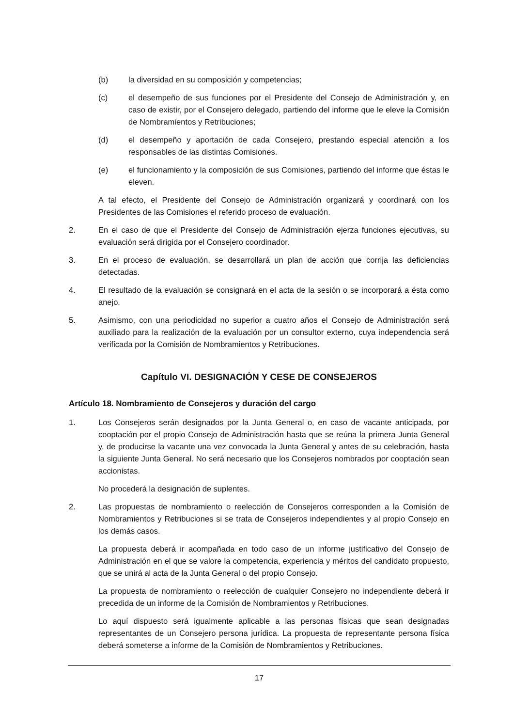(b) la diversidad en su composición y competencias;
(c) el desempeño de sus funciones por el Presidente del Consejo de Administración y, en caso de existir, por el Consejero delegado, partiendo del informe que le eleve la Comisión de Nombramientos y Retribuciones;
(d) el desempeño y aportación de cada Consejero, prestando especial atención a los responsables de las distintas Comisiones.
(e) el funcionamiento y la composición de sus Comisiones, partiendo del informe que éstas le eleven.
A tal efecto, el Presidente del Consejo de Administración organizará y coordinará con los Presidentes de las Comisiones el referido proceso de evaluación.
2. En el caso de que el Presidente del Consejo de Administración ejerza funciones ejecutivas, su evaluación será dirigida por el Consejero coordinador.
3. En el proceso de evaluación, se desarrollará un plan de acción que corrija las deficiencias detectadas.
4. El resultado de la evaluación se consignará en el acta de la sesión o se incorporará a ésta como anejo.
5. Asimismo, con una periodicidad no superior a cuatro años el Consejo de Administración será auxiliado para la realización de la evaluación por un consultor externo, cuya independencia será verificada por la Comisión de Nombramientos y Retribuciones.
Capítulo VI. DESIGNACIÓN Y CESE DE CONSEJEROS
Artículo 18. Nombramiento de Consejeros y duración del cargo
1. Los Consejeros serán designados por la Junta General o, en caso de vacante anticipada, por cooptación por el propio Consejo de Administración hasta que se reúna la primera Junta General y, de producirse la vacante una vez convocada la Junta General y antes de su celebración, hasta la siguiente Junta General. No será necesario que los Consejeros nombrados por cooptación sean accionistas.
No procederá la designación de suplentes.
2. Las propuestas de nombramiento o reelección de Consejeros corresponden a la Comisión de Nombramientos y Retribuciones si se trata de Consejeros independientes y al propio Consejo en los demás casos.
La propuesta deberá ir acompañada en todo caso de un informe justificativo del Consejo de Administración en el que se valore la competencia, experiencia y méritos del candidato propuesto, que se unirá al acta de la Junta General o del propio Consejo.
La propuesta de nombramiento o reelección de cualquier Consejero no independiente deberá ir precedida de un informe de la Comisión de Nombramientos y Retribuciones.
Lo aquí dispuesto será igualmente aplicable a las personas físicas que sean designadas representantes de un Consejero persona jurídica. La propuesta de representante persona física deberá someterse a informe de la Comisión de Nombramientos y Retribuciones.
17